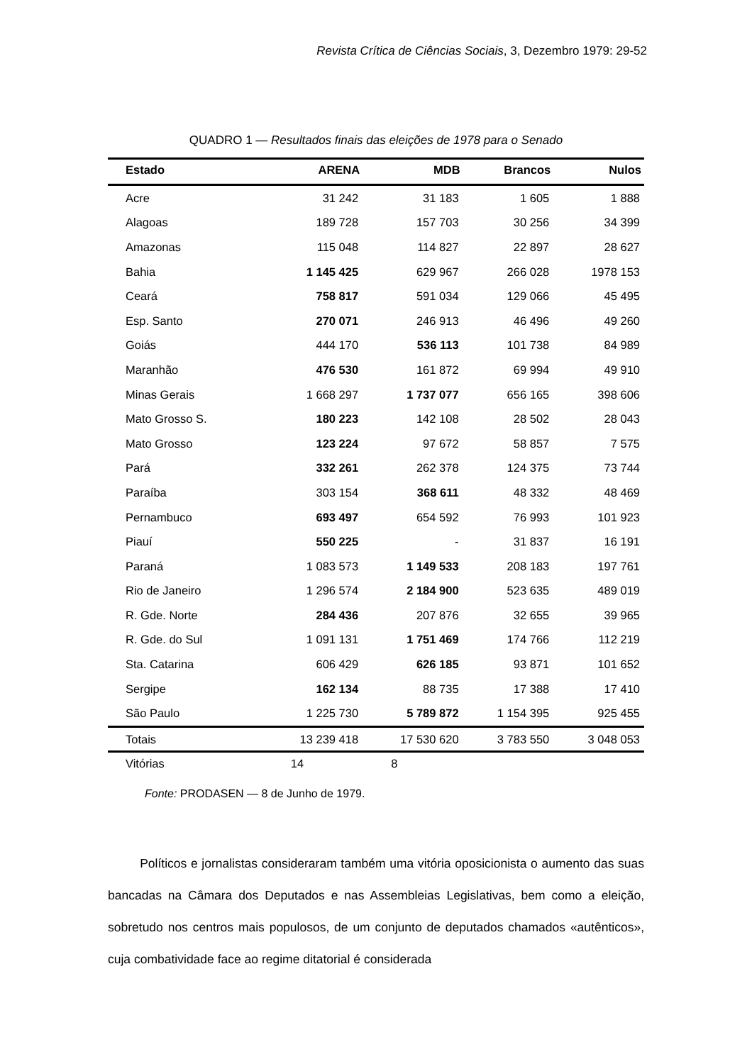Revista Crítica de Ciências Sociais, 3, Dezembro 1979: 29-52
QUADRO 1 — Resultados finais das eleições de 1978 para o Senado
| Estado | ARENA | MDB | Brancos | Nulos |
| --- | --- | --- | --- | --- |
| Acre | 31 242 | 31 183 | 1 605 | 1 888 |
| Alagoas | 189 728 | 157 703 | 30 256 | 34 399 |
| Amazonas | 115 048 | 114 827 | 22 897 | 28 627 |
| Bahia | 1 145 425 | 629 967 | 266 028 | 1978 153 |
| Ceará | 758 817 | 591 034 | 129 066 | 45 495 |
| Esp. Santo | 270 071 | 246 913 | 46 496 | 49 260 |
| Goiás | 444 170 | 536 113 | 101 738 | 84 989 |
| Maranhão | 476 530 | 161 872 | 69 994 | 49 910 |
| Minas Gerais | 1 668 297 | 1 737 077 | 656 165 | 398 606 |
| Mato Grosso S. | 180 223 | 142 108 | 28 502 | 28 043 |
| Mato Grosso | 123 224 | 97 672 | 58 857 | 7 575 |
| Pará | 332 261 | 262 378 | 124 375 | 73 744 |
| Paraíba | 303 154 | 368 611 | 48 332 | 48 469 |
| Pernambuco | 693 497 | 654 592 | 76 993 | 101 923 |
| Piauí | 550 225 | - | 31 837 | 16 191 |
| Paraná | 1 083 573 | 1 149 533 | 208 183 | 197 761 |
| Rio de Janeiro | 1 296 574 | 2 184 900 | 523 635 | 489 019 |
| R. Gde. Norte | 284 436 | 207 876 | 32 655 | 39 965 |
| R. Gde. do Sul | 1 091 131 | 1 751 469 | 174 766 | 112 219 |
| Sta. Catarina | 606 429 | 626 185 | 93 871 | 101 652 |
| Sergipe | 162 134 | 88 735 | 17 388 | 17 410 |
| São Paulo | 1 225 730 | 5 789 872 | 1 154 395 | 925 455 |
| Totais | 13 239 418 | 17 530 620 | 3 783 550 | 3 048 053 |
| Vitórias | 14 | 8 | | |
Fonte: PRODASEN — 8 de Junho de 1979.
Políticos e jornalistas consideraram também uma vitória oposicionista o aumento das suas bancadas na Câmara dos Deputados e nas Assembleias Legislativas, bem como a eleição, sobretudo nos centros mais populosos, de um conjunto de deputados chamados «autênticos», cuja combatividade face ao regime ditatorial é considerada